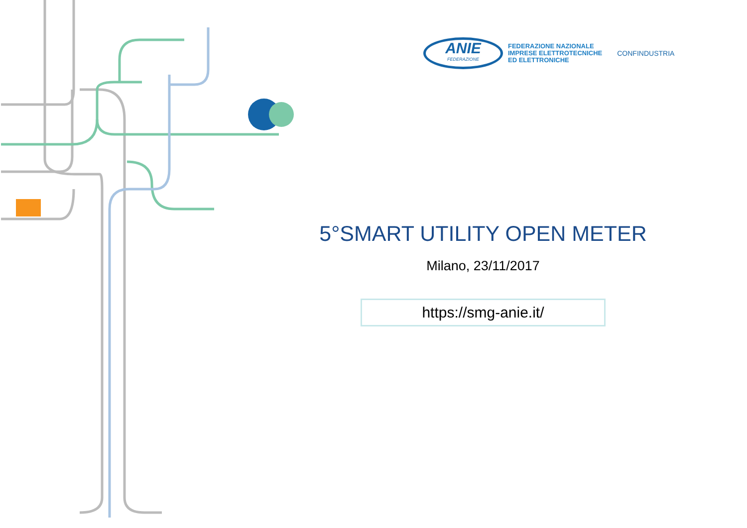ANIE
FEDERAZIONE
FEDERAZIONE NAZIONALE
IMPRESE ELETTROTECNICHE
ED ELETTRONICHE
CONFINDUSTRIA
5°SMART UTILITY OPEN METER
Milano, 23/11/2017
https://smg-anie.it/